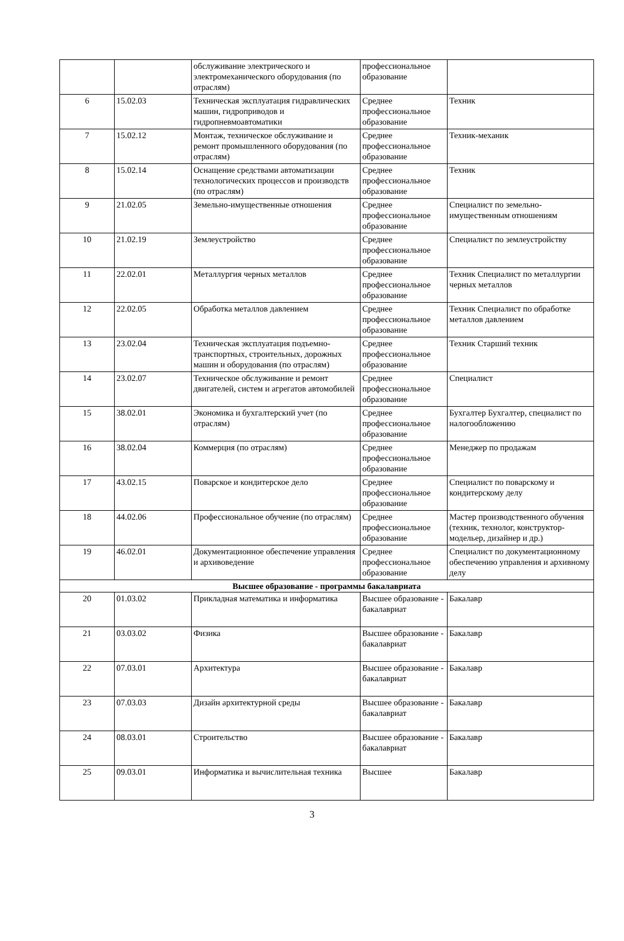| | | обслуживание электрического и электромеханического оборудования (по отраслям) | профессиональное образование | |
| 6 | 15.02.03 | Техническая эксплуатация гидравлических машин, гидроприводов и гидропневмоавтоматики | Среднее профессиональное образование | Техник |
| 7 | 15.02.12 | Монтаж, техническое обслуживание и ремонт промышленного оборудования (по отраслям) | Среднее профессиональное образование | Техник-механик |
| 8 | 15.02.14 | Оснащение средствами автоматизации технологических процессов и производств (по отраслям) | Среднее профессиональное образование | Техник |
| 9 | 21.02.05 | Земельно-имущественные отношения | Среднее профессиональное образование | Специалист по земельно-имущественным отношениям |
| 10 | 21.02.19 | Землеустройство | Среднее профессиональное образование | Специалист по землеустройству |
| 11 | 22.02.01 | Металлургия черных металлов | Среднее профессиональное образование | Техник Специалист по металлургии черных металлов |
| 12 | 22.02.05 | Обработка металлов давлением | Среднее профессиональное образование | Техник Специалист по обработке металлов давлением |
| 13 | 23.02.04 | Техническая эксплуатация подъемно-транспортных, строительных, дорожных машин и оборудования (по отраслям) | Среднее профессиональное образование | Техник Старший техник |
| 14 | 23.02.07 | Техническое обслуживание и ремонт двигателей, систем и агрегатов автомобилей | Среднее профессиональное образование | Специалист |
| 15 | 38.02.01 | Экономика и бухгалтерский учет (по отраслям) | Среднее профессиональное образование | Бухгалтер Бухгалтер, специалист по налогообложению |
| 16 | 38.02.04 | Коммерция (по отраслям) | Среднее профессиональное образование | Менеджер по продажам |
| 17 | 43.02.15 | Поварское и кондитерское дело | Среднее профессиональное образование | Специалист по поварскому и кондитерскому делу |
| 18 | 44.02.06 | Профессиональное обучение (по отраслям) | Среднее профессиональное образование | Мастер производственного обучения (техник, технолог, конструктор-модельер, дизайнер и др.) |
| 19 | 46.02.01 | Документационное обеспечение управления и архивоведение | Среднее профессиональное образование | Специалист по документационному обеспечению управления и архивному делу |
| Высшее образование - программы бакалавриата | | | | |
| 20 | 01.03.02 | Прикладная математика и информатика | Высшее образование - бакалавриат | Бакалавр |
| 21 | 03.03.02 | Физика | Высшее образование - бакалавриат | Бакалавр |
| 22 | 07.03.01 | Архитектура | Высшее образование - бакалавриат | Бакалавр |
| 23 | 07.03.03 | Дизайн архитектурной среды | Высшее образование - бакалавриат | Бакалавр |
| 24 | 08.03.01 | Строительство | Высшее образование - бакалавриат | Бакалавр |
| 25 | 09.03.01 | Информатика и вычислительная техника | Высшее | Бакалавр |
3